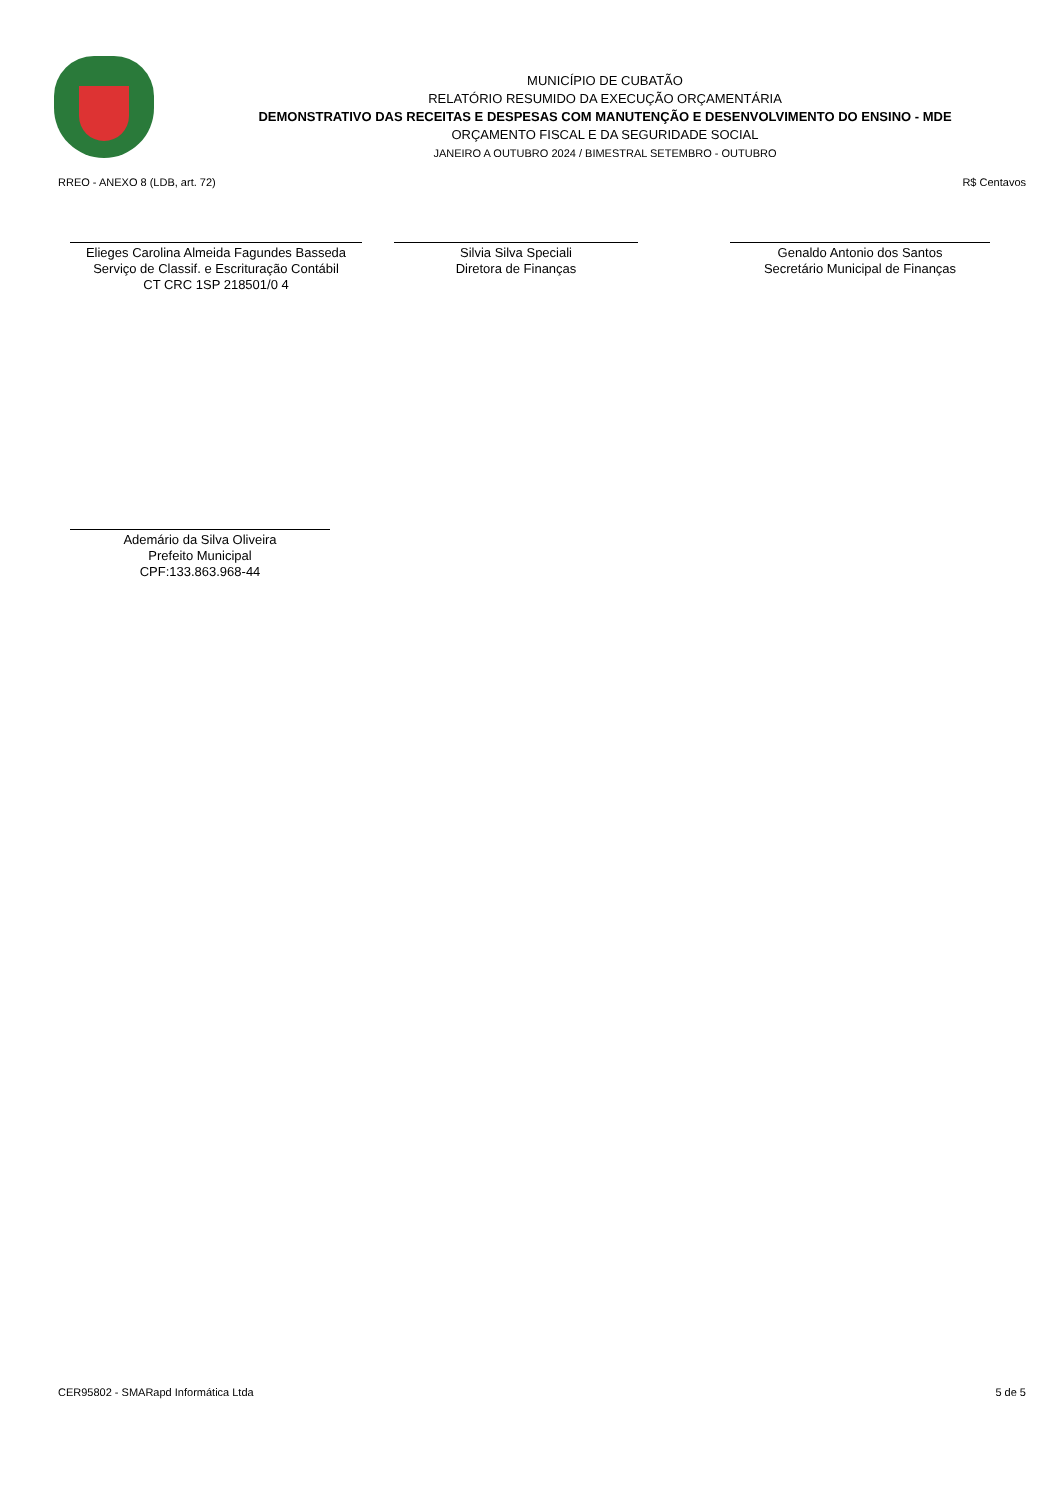MUNICÍPIO DE CUBATÃO
RELATÓRIO RESUMIDO DA EXECUÇÃO ORÇAMENTÁRIA
DEMONSTRATIVO DAS RECEITAS E DESPESAS COM MANUTENÇÃO E DESENVOLVIMENTO DO ENSINO - MDE
ORÇAMENTO FISCAL E DA SEGURIDADE SOCIAL
JANEIRO A OUTUBRO 2024 / BIMESTRAL SETEMBRO - OUTUBRO
RREO - ANEXO 8 (LDB, art. 72) R$ Centavos
Elieges Carolina Almeida Fagundes Basseda
Serviço de Classif. e Escrituração Contábil
CT CRC 1SP 218501/0 4
Silvia Silva Speciali
Diretora de Finanças
Genaldo Antonio dos Santos
Secretário Municipal de Finanças
Ademário da Silva Oliveira
Prefeito Municipal
CPF:133.863.968-44
CER95802 - SMARapd Informática Ltda 5 de 5